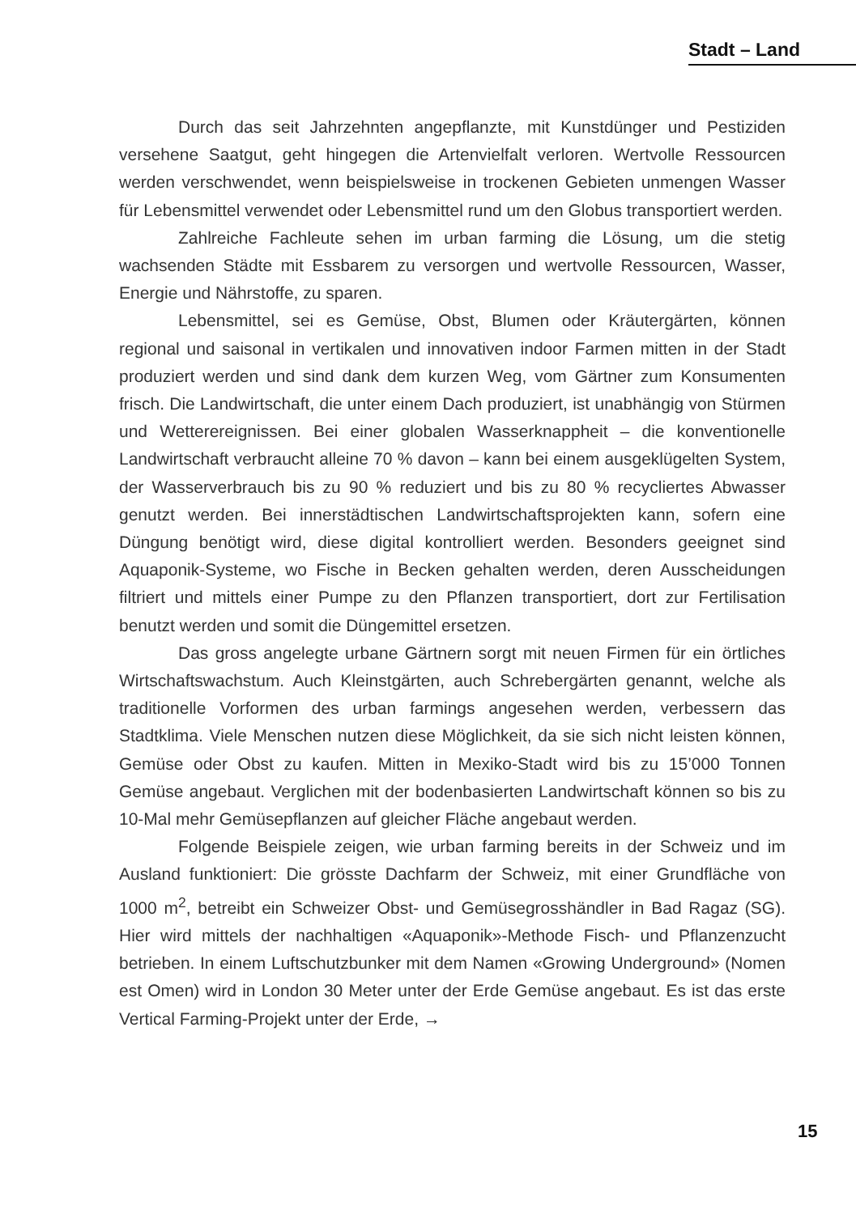Stadt – Land
Durch das seit Jahrzehnten angepflanzte, mit Kunstdünger und Pestiziden versehene Saatgut, geht hingegen die Artenvielfalt verloren. Wertvolle Ressourcen werden verschwendet, wenn beispielsweise in trockenen Gebieten unmengen Wasser für Lebensmittel verwendet oder Lebensmittel rund um den Globus transportiert werden.
Zahlreiche Fachleute sehen im urban farming die Lösung, um die stetig wachsenden Städte mit Essbarem zu versorgen und wertvolle Ressourcen, Wasser, Energie und Nährstoffe, zu sparen.
Lebensmittel, sei es Gemüse, Obst, Blumen oder Kräutergärten, können regional und saisonal in vertikalen und innovativen indoor Farmen mitten in der Stadt produziert werden und sind dank dem kurzen Weg, vom Gärtner zum Konsumenten frisch. Die Landwirtschaft, die unter einem Dach produziert, ist unabhängig von Stürmen und Wetterereignissen. Bei einer globalen Wasserknappheit – die konventionelle Landwirtschaft verbraucht alleine 70 % davon – kann bei einem ausgeklügelten System, der Wasserverbrauch bis zu 90 % reduziert und bis zu 80 % recycliertes Abwasser genutzt werden. Bei innerstädtischen Landwirtschaftsprojekten kann, sofern eine Düngung benötigt wird, diese digital kontrolliert werden. Besonders geeignet sind Aquaponik-Systeme, wo Fische in Becken gehalten werden, deren Ausscheidungen filtriert und mittels einer Pumpe zu den Pflanzen transportiert, dort zur Fertilisation benutzt werden und somit die Düngemittel ersetzen.
Das gross angelegte urbane Gärtnern sorgt mit neuen Firmen für ein örtliches Wirtschaftswachstum. Auch Kleinstgärten, auch Schrebergärten genannt, welche als traditionelle Vorformen des urban farmings angesehen werden, verbessern das Stadtklima. Viele Menschen nutzen diese Möglichkeit, da sie sich nicht leisten können, Gemüse oder Obst zu kaufen. Mitten in Mexiko-Stadt wird bis zu 15’000 Tonnen Gemüse angebaut. Verglichen mit der bodenbasierten Landwirtschaft können so bis zu 10-Mal mehr Gemüsepflanzen auf gleicher Fläche angebaut werden.
Folgende Beispiele zeigen, wie urban farming bereits in der Schweiz und im Ausland funktioniert: Die grösste Dachfarm der Schweiz, mit einer Grundfläche von 1000 m<sup>2</sup>, betreibt ein Schweizer Obst- und Gemüsegrosshändler in Bad Ragaz (SG). Hier wird mittels der nachhaltigen «Aquaponik»-Methode Fisch- und Pflanzenzucht betrieben. In einem Luftschutzbunker mit dem Namen «Growing Underground» (Nomen est Omen) wird in London 30 Meter unter der Erde Gemüse angebaut. Es ist das erste Vertical Farming-Projekt unter der Erde, →
15